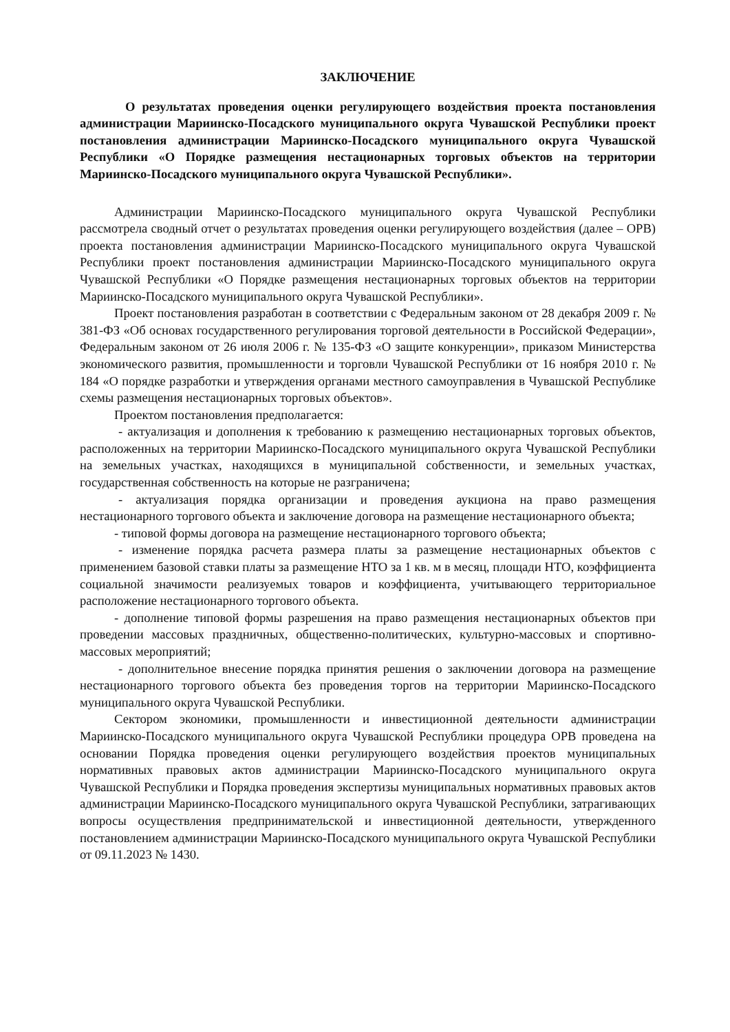ЗАКЛЮЧЕНИЕ
О результатах проведения оценки регулирующего воздействия проекта постановления администрации Мариинско-Посадского муниципального округа Чувашской Республики проект постановления администрации Мариинско-Посадского муниципального округа Чувашской Республики «О Порядке размещения нестационарных торговых объектов на территории Мариинско-Посадского муниципального округа Чувашской Республики».
Администрации Мариинско-Посадского муниципального округа Чувашской Республики рассмотрела сводный отчет о результатах проведения оценки регулирующего воздействия (далее – ОРВ) проекта постановления администрации Мариинско-Посадского муниципального округа Чувашской Республики проект постановления администрации Мариинско-Посадского муниципального округа Чувашской Республики «О Порядке размещения нестационарных торговых объектов на территории Мариинско-Посадского муниципального округа Чувашской Республики».
Проект постановления разработан в соответствии с Федеральным законом от 28 декабря 2009 г. № 381-ФЗ «Об основах государственного регулирования торговой деятельности в Российской Федерации», Федеральным законом от 26 июля 2006 г. № 135-ФЗ «О защите конкуренции», приказом Министерства экономического развития, промышленности и торговли Чувашской Республики от 16 ноября 2010 г. № 184 «О порядке разработки и утверждения органами местного самоуправления в Чувашской Республике схемы размещения нестационарных торговых объектов».
Проектом постановления предполагается:
- актуализация и дополнения к требованию к размещению нестационарных торговых объектов, расположенных на территории Мариинско-Посадского муниципального округа Чувашской Республики на земельных участках, находящихся в муниципальной собственности, и земельных участках, государственная собственность на которые не разграничена;
- актуализация порядка организации и проведения аукциона на право размещения нестационарного торгового объекта и заключение договора на размещение нестационарного объекта;
- типовой формы договора на размещение нестационарного торгового объекта;
- изменение порядка расчета размера платы за размещение нестационарных объектов с применением базовой ставки платы за размещение НТО за 1 кв. м в месяц, площади НТО, коэффициента социальной значимости реализуемых товаров и коэффициента, учитывающего территориальное расположение нестационарного торгового объекта.
- дополнение типовой формы разрешения на право размещения нестационарных объектов при проведении массовых праздничных, общественно-политических, культурно-массовых и спортивно-массовых мероприятий;
- дополнительное внесение порядка принятия решения о заключении договора на размещение нестационарного торгового объекта без проведения торгов на территории Мариинско-Посадского муниципального округа Чувашской Республики.
Сектором экономики, промышленности и инвестиционной деятельности администрации Мариинско-Посадского муниципального округа Чувашской Республики процедура ОРВ проведена на основании Порядка проведения оценки регулирующего воздействия проектов муниципальных нормативных правовых актов администрации Мариинско-Посадского муниципального округа Чувашской Республики и Порядка проведения экспертизы муниципальных нормативных правовых актов администрации Мариинско-Посадского муниципального округа Чувашской Республики, затрагивающих вопросы осуществления предпринимательской и инвестиционной деятельности, утвержденного постановлением администрации Мариинско-Посадского муниципального округа Чувашской Республики от 09.11.2023 № 1430.